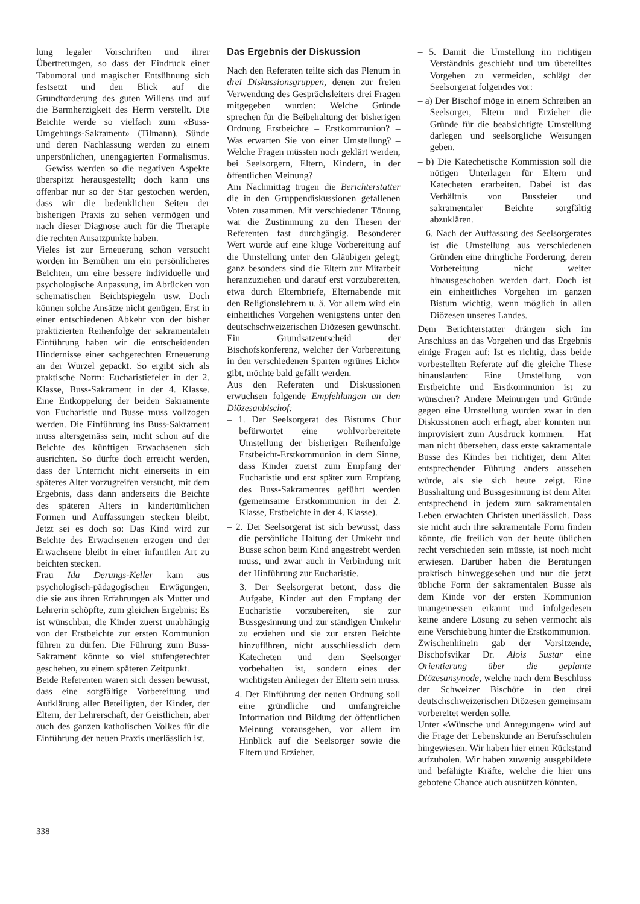lung legaler Vorschriften und ihrer Übertretungen, so dass der Eindruck einer Tabumoral und magischer Entsühnung sich festsetzt und den Blick auf die Grundforderung des guten Willens und auf die Barmherzigkeit des Herrn verstellt. Die Beichte werde so vielfach zum «Buss-Umgehungs-Sakrament» (Tilmann). Sünde und deren Nachlassung werden zu einem unpersönlichen, unengagierten Formalismus. – Gewiss werden so die negativen Aspekte überspitzt herausgestellt; doch kann uns offenbar nur so der Star gestochen werden, dass wir die bedenklichen Seiten der bisherigen Praxis zu sehen vermögen und nach dieser Diagnose auch für die Therapie die rechten Ansatzpunkte haben.
Vieles ist zur Erneuerung schon versucht worden im Bemühen um ein persönlicheres Beichten, um eine bessere individuelle und psychologische Anpassung, im Abrücken von schematischen Beichtspiegeln usw. Doch können solche Ansätze nicht genügen. Erst in einer entschiedenen Abkehr von der bisher praktizierten Reihenfolge der sakramentalen Einführung haben wir die entscheidenden Hindernisse einer sachgerechten Erneuerung an der Wurzel gepackt. So ergibt sich als praktische Norm: Eucharistiefeier in der 2. Klasse, Buss-Sakrament in der 4. Klasse. Eine Entkoppelung der beiden Sakramente von Eucharistie und Busse muss vollzogen werden. Die Einführung ins Buss-Sakrament muss altersgemäss sein, nicht schon auf die Beichte des künftigen Erwachsenen sich ausrichten. So dürfte doch erreicht werden, dass der Unterricht nicht einerseits in ein späteres Alter vorzugreifen versucht, mit dem Ergebnis, dass dann anderseits die Beichte des späteren Alters in kindertümlichen Formen und Auffassungen stecken bleibt. Jetzt sei es doch so: Das Kind wird zur Beichte des Erwachsenen erzogen und der Erwachsene bleibt in einer infantilen Art zu beichten stecken.
Frau Ida Derungs-Keller kam aus psychologisch-pädagogischen Erwägungen, die sie aus ihren Erfahrungen als Mutter und Lehrerin schöpfte, zum gleichen Ergebnis: Es ist wünschbar, die Kinder zuerst unabhängig von der Erstbeichte zur ersten Kommunion führen zu dürfen. Die Führung zum Buss-Sakrament könnte so viel stufengerechter geschehen, zu einem späteren Zeitpunkt.
Beide Referenten waren sich dessen bewusst, dass eine sorgfältige Vorbereitung und Aufklärung aller Beteiligten, der Kinder, der Eltern, der Lehrerschaft, der Geistlichen, aber auch des ganzen katholischen Volkes für die Einführung der neuen Praxis unerlässlich ist.
Das Ergebnis der Diskussion
Nach den Referaten teilte sich das Plenum in drei Diskussionsgruppen, denen zur freien Verwendung des Gesprächsleiters drei Fragen mitgegeben wurden: Welche Gründe sprechen für die Beibehaltung der bisherigen Ordnung Erstbeichte – Erstkommunion? – Was erwarten Sie von einer Umstellung? – Welche Fragen müssten noch geklärt werden, bei Seelsorgern, Eltern, Kindern, in der öffentlichen Meinung?
Am Nachmittag trugen die Berichterstatter die in den Gruppendiskussionen gefallenen Voten zusammen. Mit verschiedener Tönung war die Zustimmung zu den Thesen der Referenten fast durchgängig. Besonderer Wert wurde auf eine kluge Vorbereitung auf die Umstellung unter den Gläubigen gelegt; ganz besonders sind die Eltern zur Mitarbeit heranzuziehen und darauf erst vorzubereiten, etwa durch Elternbriefe, Elternabende mit den Religionslehrern u. ä. Vor allem wird ein einheitliches Vorgehen wenigstens unter den deutschschweizerischen Diözesen gewünscht. Ein Grundsatzentscheid der Bischofskonferenz, welcher der Vorbereitung in den verschiedenen Sparten «grünes Licht» gibt, möchte bald gefällt werden.
Aus den Referaten und Diskussionen erwuchsen folgende Empfehlungen an den Diözesanbischof:
– 1. Der Seelsorgerat des Bistums Chur befürwortet eine wohlvorbereitete Umstellung der bisherigen Reihenfolge Erstbeicht-Erstkommunion in dem Sinne, dass Kinder zuerst zum Empfang der Eucharistie und erst später zum Empfang des Buss-Sakramentes geführt werden (gemeinsame Erstkommunion in der 2. Klasse, Erstbeichte in der 4. Klasse).
– 2. Der Seelsorgerat ist sich bewusst, dass die persönliche Haltung der Umkehr und Busse schon beim Kind angestrebt werden muss, und zwar auch in Verbindung mit der Hinführung zur Eucharistie.
– 3. Der Seelsorgerat betont, dass die Aufgabe, Kinder auf den Empfang der Eucharistie vorzubereiten, sie zur Bussgesinnung und zur ständigen Umkehr zu erziehen und sie zur ersten Beichte hinzuführen, nicht ausschliesslich dem Katecheten und dem Seelsorger vorbehalten ist, sondern eines der wichtigsten Anliegen der Eltern sein muss.
– 4. Der Einführung der neuen Ordnung soll eine gründliche und umfangreiche Information und Bildung der öffentlichen Meinung vorausgehen, vor allem im Hinblick auf die Seelsorger sowie die Eltern und Erzieher.
– 5. Damit die Umstellung im richtigen Verständnis geschieht und um übereiltes Vorgehen zu vermeiden, schlägt der Seelsorgerat folgendes vor:
– a) Der Bischof möge in einem Schreiben an Seelsorger, Eltern und Erzieher die Gründe für die beabsichtigte Umstellung darlegen und seelsorgliche Weisungen geben.
– b) Die Katechetische Kommission soll die nötigen Unterlagen für Eltern und Katecheten erarbeiten. Dabei ist das Verhältnis von Bussfeier und sakramentaler Beichte sorgfältig abzuklären.
– 6. Nach der Auffassung des Seelsorgerates ist die Umstellung aus verschiedenen Gründen eine dringliche Forderung, deren Vorbereitung nicht weiter hinausgeschoben werden darf. Doch ist ein einheitliches Vorgehen im ganzen Bistum wichtig, wenn möglich in allen Diözesen unseres Landes.
Dem Berichterstatter drängen sich im Anschluss an das Vorgehen und das Ergebnis einige Fragen auf: Ist es richtig, dass beide vorbestellten Referate auf die gleiche These hinauslaufen: Eine Umstellung von Erstbeichte und Erstkommunion ist zu wünschen? Andere Meinungen und Gründe gegen eine Umstellung wurden zwar in den Diskussionen auch erfragt, aber konnten nur improvisiert zum Ausdruck kommen. – Hat man nicht übersehen, dass erste sakramentale Busse des Kindes bei richtiger, dem Alter entsprechender Führung anders aussehen würde, als sie sich heute zeigt. Eine Busshaltung und Bussgesinnung ist dem Alter entsprechend in jedem zum sakramentalen Leben erwachten Christen unerlässlich. Dass sie nicht auch ihre sakramentale Form finden könnte, die freilich von der heute üblichen recht verschieden sein müsste, ist noch nicht erwiesen. Darüber haben die Beratungen praktisch hinweggesehen und nur die jetzt übliche Form der sakramentalen Busse als dem Kinde vor der ersten Kommunion unangemessen erkannt und infolgedesen keine andere Lösung zu sehen vermocht als eine Verschiebung hinter die Erstkommunion.
Zwischenhinein gab der Vorsitzende, Bischofsvikar Dr. Alois Sustar eine Orientierung über die geplante Diözesansynode, welche nach dem Beschluss der Schweizer Bischöfe in den drei deutschschweizerischen Diözesen gemeinsam vorbereitet werden solle.
Unter «Wünsche und Anregungen» wird auf die Frage der Lebenskunde an Berufsschulen hingewiesen. Wir haben hier einen Rückstand aufzuholen. Wir haben zuwenig ausgebildete und befähigte Kräfte, welche die hier uns gebotene Chance auch ausnützen könnten.
338